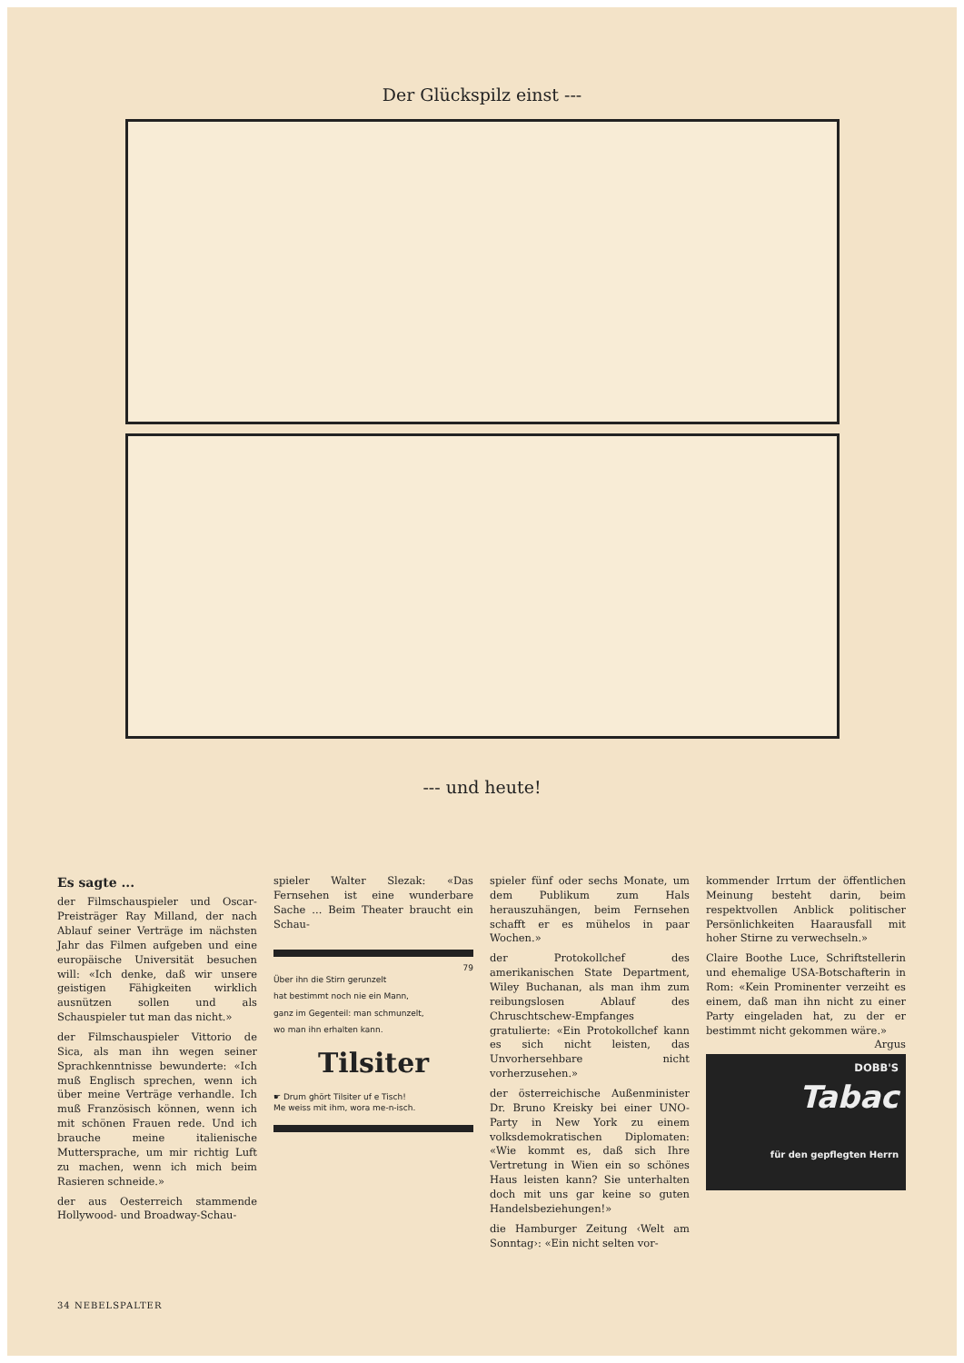Der Glückspilz einst ---
--- und heute!
Es sagte ...
der Filmschauspieler und Oscar-Preisträger Ray Milland, der nach Ablauf seiner Verträge im nächsten Jahr das Filmen aufgeben und eine europäische Universität besuchen will: «Ich denke, daß wir unsere geistigen Fähigkeiten wirklich ausnützen sollen und als Schauspieler tut man das nicht.»
der Filmschauspieler Vittorio de Sica, als man ihn wegen seiner Sprachkenntnisse bewunderte: «Ich muß Englisch sprechen, wenn ich über meine Verträge verhandle. Ich muß Französisch können, wenn ich mit schönen Frauen rede. Und ich brauche meine italienische Muttersprache, um mir richtig Luft zu machen, wenn ich mich beim Rasieren schneide.»
der aus Oesterreich stammende Hollywood- und Broadway-Schau-
spieler Walter Slezak: «Das Fernsehen ist eine wunderbare Sache ... Beim Theater braucht ein Schau-
79
Über ihn die Stirn gerunzelt
hat bestimmt noch nie ein Mann,
ganz im Gegenteil: man schmunzelt,
wo man ihn erhalten kann.
Tilsiter
☛ Drum ghört Tilsiter uf e Tisch!
Me weiss mit ihm, wora me-n-isch.
spieler fünf oder sechs Monate, um dem Publikum zum Hals herauszuhängen, beim Fernsehen schafft er es mühelos in paar Wochen.»
der Protokollchef des amerikanischen State Department, Wiley Buchanan, als man ihm zum reibungslosen Ablauf des Chruschtschew-Empfanges gratulierte: «Ein Protokollchef kann es sich nicht leisten, das Unvorhersehbare nicht vorherzusehen.»
der österreichische Außenminister Dr. Bruno Kreisky bei einer UNO-Party in New York zu einem volksdemokratischen Diplomaten: «Wie kommt es, daß sich Ihre Vertretung in Wien ein so schönes Haus leisten kann? Sie unterhalten doch mit uns gar keine so guten Handelsbeziehungen!»
die Hamburger Zeitung ‹Welt am Sonntag›: «Ein nicht selten vor-
kommender Irrtum der öffentlichen Meinung besteht darin, beim respektvollen Anblick politischer Persönlichkeiten Haarausfall mit hoher Stirne zu verwechseln.»
Claire Boothe Luce, Schriftstellerin und ehemalige USA-Botschafterin in Rom: «Kein Prominenter verzeiht es einem, daß man ihn nicht zu einer Party eingeladen hat, zu der er bestimmt nicht gekommen wäre.» Argus
DOBB'S
Tabac
für den gepflegten Herrn
34 NEBELSPALTER